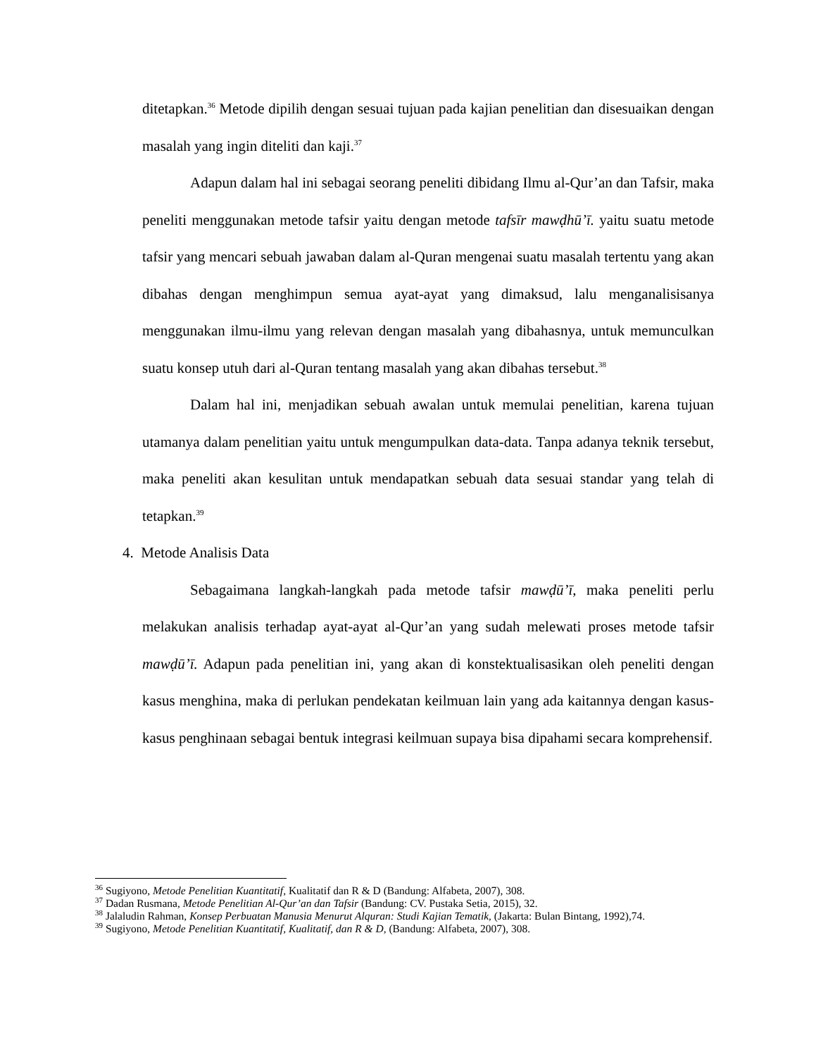ditetapkan.<sup>36</sup> Metode dipilih dengan sesuai tujuan pada kajian penelitian dan disesuaikan dengan masalah yang ingin diteliti dan kaji.<sup>37</sup>
Adapun dalam hal ini sebagai seorang peneliti dibidang Ilmu al-Qur’an dan Tafsir, maka peneliti menggunakan metode tafsir yaitu dengan metode tafsīr mawḍhū’ī. yaitu suatu metode tafsir yang mencari sebuah jawaban dalam al-Quran mengenai suatu masalah tertentu yang akan dibahas dengan menghimpun semua ayat-ayat yang dimaksud, lalu menganalisisanya menggunakan ilmu-ilmu yang relevan dengan masalah yang dibahasnya, untuk memunculkan suatu konsep utuh dari al-Quran tentang masalah yang akan dibahas tersebut.<sup>38</sup>
Dalam hal ini, menjadikan sebuah awalan untuk memulai penelitian, karena tujuan utamanya dalam penelitian yaitu untuk mengumpulkan data-data. Tanpa adanya teknik tersebut, maka peneliti akan kesulitan untuk mendapatkan sebuah data sesuai standar yang telah di tetapkan.<sup>39</sup>
4. Metode Analisis Data
Sebagaimana langkah-langkah pada metode tafsir mawḍū’ī, maka peneliti perlu melakukan analisis terhadap ayat-ayat al-Qur’an yang sudah melewati proses metode tafsir mawḍū’ī. Adapun pada penelitian ini, yang akan di konstektualisasikan oleh peneliti dengan kasus menghina, maka di perlukan pendekatan keilmuan lain yang ada kaitannya dengan kasus-kasus penghinaan sebagai bentuk integrasi keilmuan supaya bisa dipahami secara komprehensif.
<sup>36</sup> Sugiyono, Metode Penelitian Kuantitatif, Kualitatif dan R & D (Bandung: Alfabeta, 2007), 308.
<sup>37</sup> Dadan Rusmana, Metode Penelitian Al-Qur’an dan Tafsir (Bandung: CV. Pustaka Setia, 2015), 32.
<sup>38</sup> Jalaludin Rahman, Konsep Perbuatan Manusia Menurut Alquran: Studi Kajian Tematik, (Jakarta: Bulan Bintang, 1992),74.
<sup>39</sup> Sugiyono, Metode Penelitian Kuantitatif, Kualitatif, dan R & D, (Bandung: Alfabeta, 2007), 308.